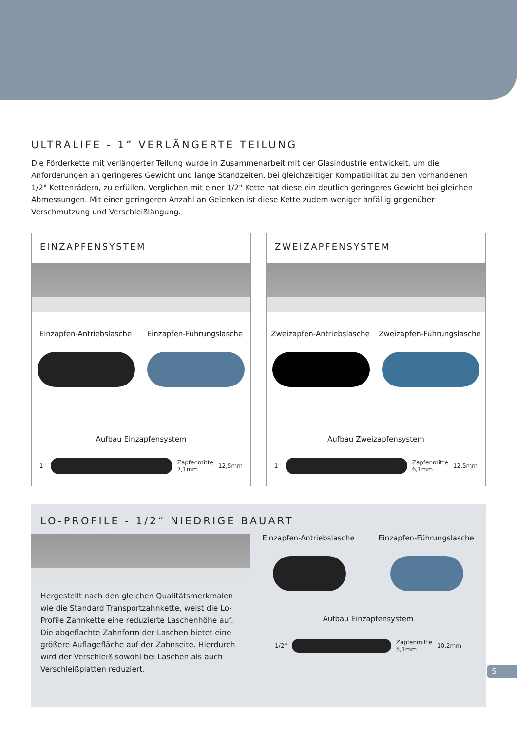ULTRALIFE - 1” VERLÄNGERTE TEILUNG
Die Förderkette mit verlängerter Teilung wurde in Zusammenarbeit mit der Glasindustrie entwickelt, um die Anforderungen an geringeres Gewicht und lange Standzeiten, bei gleichzeitiger Kompatibilität zu den vorhandenen 1/2" Kettenrädern, zu erfüllen. Verglichen mit einer 1/2" Kette hat diese ein deutlich geringeres Gewicht bei gleichen Abmessungen. Mit einer geringeren Anzahl an Gelenken ist diese Kette zudem weniger anfällig gegenüber Verschmutzung und Verschleißlängung.
EINZAPFENSYSTEM
Einzapfen-Antriebslasche Einzapfen-Führungslasche
Aufbau Einzapfensystem
1"
Zapfenmitte
7,1mm 12,5mm
ZWEIZAPFENSYSTEM
Zweizapfen-Antriebslasche Zweizapfen-Führungslasche
Aufbau Zweizapfensystem
1"
Zapfenmitte
6,1mm 12,5mm
LO-PROFILE - 1/2“ NIEDRIGE BAUART
Hergestellt nach den gleichen Qualitätsmerkmalen wie die Standard Transportzahnkette, weist die Lo-Profile Zahnkette eine reduzierte Laschenhöhe auf. Die abgeflachte Zahnform der Laschen bietet eine größere Auflagefläche auf der Zahnseite. Hierdurch wird der Verschleiß sowohl bei Laschen als auch Verschleißplatten reduziert.
Einzapfen-Antriebslasche Einzapfen-Führungslasche
Aufbau Einzapfensystem
1/2"
Zapfenmitte
5,1mm 10,2mm
5